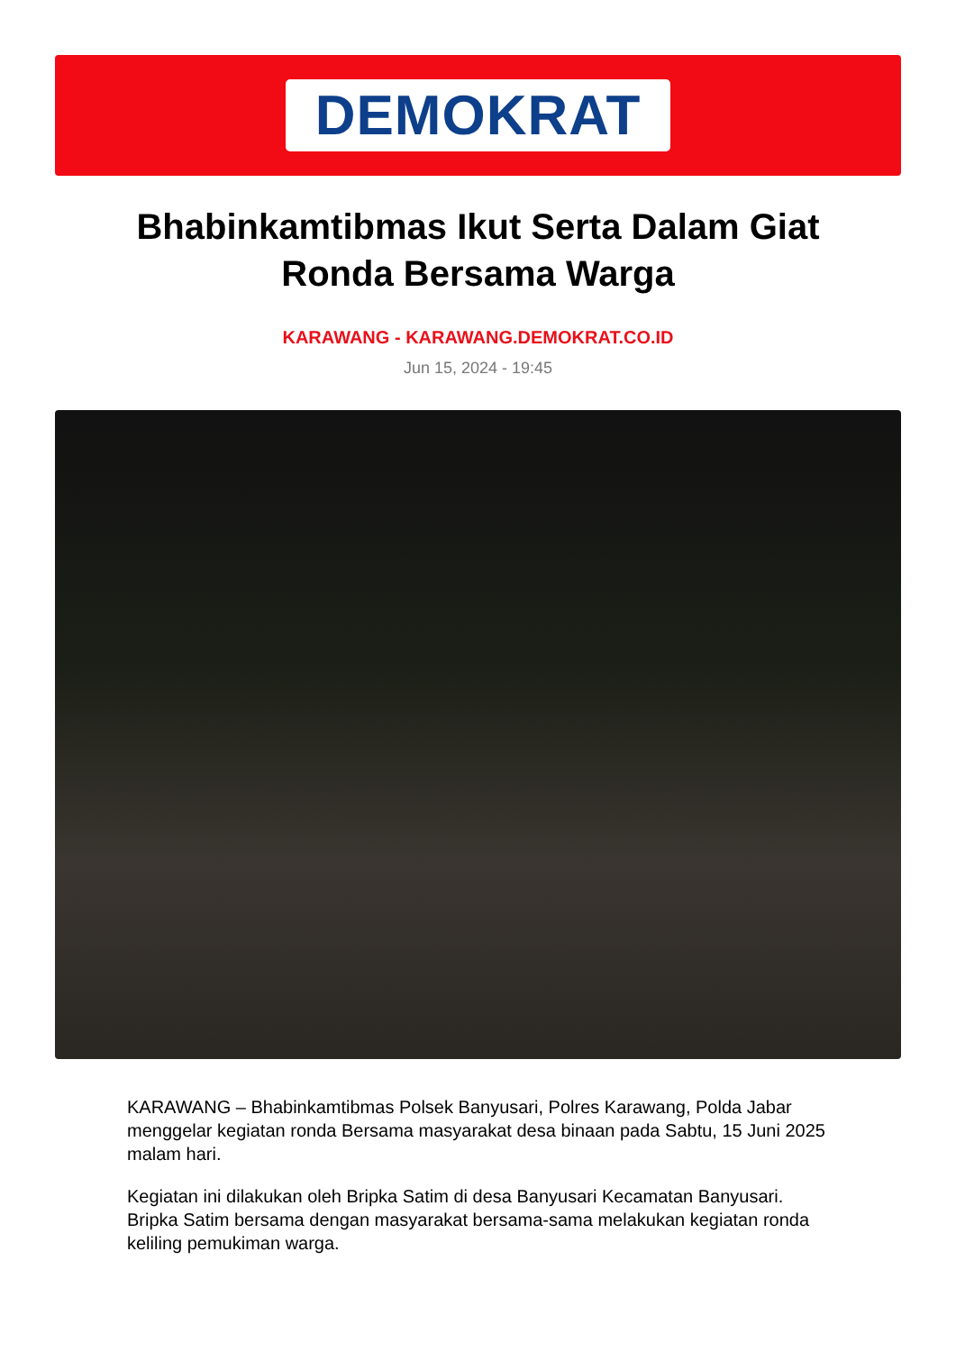DEMOKRAT
Bhabinkamtibmas Ikut Serta Dalam Giat Ronda Bersama Warga
KARAWANG - KARAWANG.DEMOKRAT.CO.ID
Jun 15, 2024 - 19:45
KARAWANG – Bhabinkamtibmas Polsek Banyusari, Polres Karawang, Polda Jabar menggelar kegiatan ronda Bersama masyarakat desa binaan pada Sabtu, 15 Juni 2025 malam hari.
Kegiatan ini dilakukan oleh Bripka Satim di desa Banyusari Kecamatan Banyusari. Bripka Satim bersama dengan masyarakat bersama-sama melakukan kegiatan ronda keliling pemukiman warga.